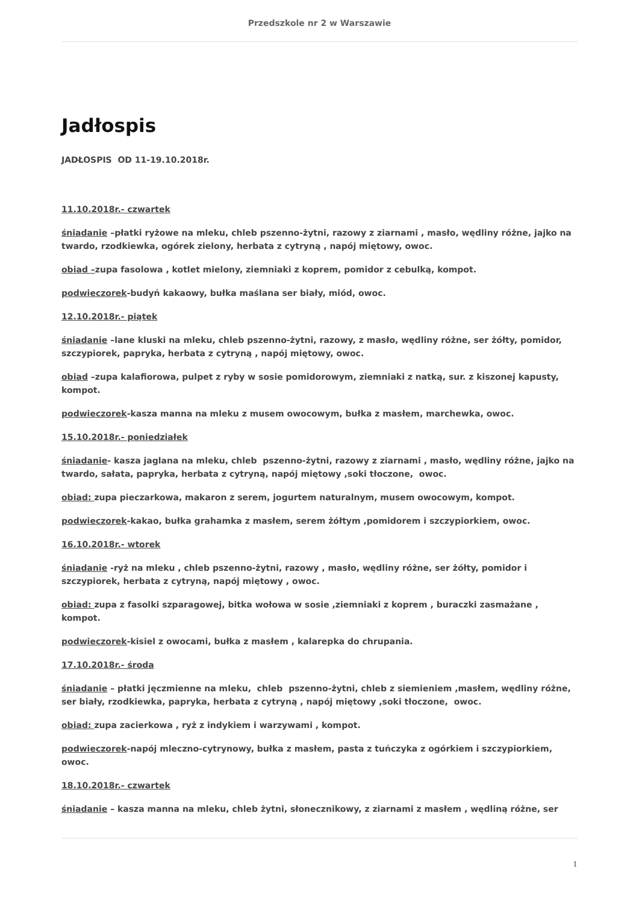Przedszkole nr 2 w Warszawie
Jadłospis
JADŁOSPIS OD 11-19.10.2018r.
11.10.2018r.- czwartek
śniadanie –płatki ryżowe na mleku, chleb pszenno-żytni, razowy z ziarnami , masło, wędliny różne, jajko na twardo, rzodkiewka, ogórek zielony, herbata z cytryną , napój miętowy, owoc.
obiad –zupa fasolowa , kotlet mielony, ziemniaki z koprem, pomidor z cebulką, kompot.
podwieczorek-budyń kakaowy, bułka maślana ser biały, miód, owoc.
12.10.2018r.- piątek
śniadanie –lane kluski na mleku, chleb pszenno-żytni, razowy, z masło, wędliny różne, ser żółty, pomidor, szczypiorek, papryka, herbata z cytryną , napój miętowy, owoc.
obiad –zupa kalafiorowa, pulpet z ryby w sosie pomidorowym, ziemniaki z natką, sur. z kiszonej kapusty, kompot.
podwieczorek-kasza manna na mleku z musem owocowym, bułka z masłem, marchewka, owoc.
15.10.2018r.- poniedziałek
śniadanie- kasza jaglana na mleku, chleb pszenno-żytni, razowy z ziarnami , masło, wędliny różne, jajko na twardo, sałata, papryka, herbata z cytryną, napój miętowy ,soki tłoczone, owoc.
obiad: zupa pieczarkowa, makaron z serem, jogurtem naturalnym, musem owocowym, kompot.
podwieczorek-kakao, bułka grahamka z masłem, serem żółtym ,pomidorem i szczypiorkiem, owoc.
16.10.2018r.- wtorek
śniadanie -ryż na mleku , chleb pszenno-żytni, razowy , masło, wędliny różne, ser żółty, pomidor i szczypiorek, herbata z cytryną, napój miętowy , owoc.
obiad: zupa z fasolki szparagowej, bitka wołowa w sosie ,ziemniaki z koprem , buraczki zasmażane , kompot.
podwieczorek-kisiel z owocami, bułka z masłem , kalarepka do chrupania.
17.10.2018r.- środa
śniadanie – płatki jęczmienne na mleku, chleb pszenno-żytni, chleb z siemieniem ,masłem, wędliny różne, ser biały, rzodkiewka, papryka, herbata z cytryną , napój miętowy ,soki tłoczone, owoc.
obiad: zupa zacierkowa , ryż z indykiem i warzywami , kompot.
podwieczorek-napój mleczno-cytrynowy, bułka z masłem, pasta z tuńczyka z ogórkiem i szczypiorkiem, owoc.
18.10.2018r.- czwartek
śniadanie – kasza manna na mleku, chleb żytni, słonecznikowy, z ziarnami z masłem , wędliną różne, ser
1